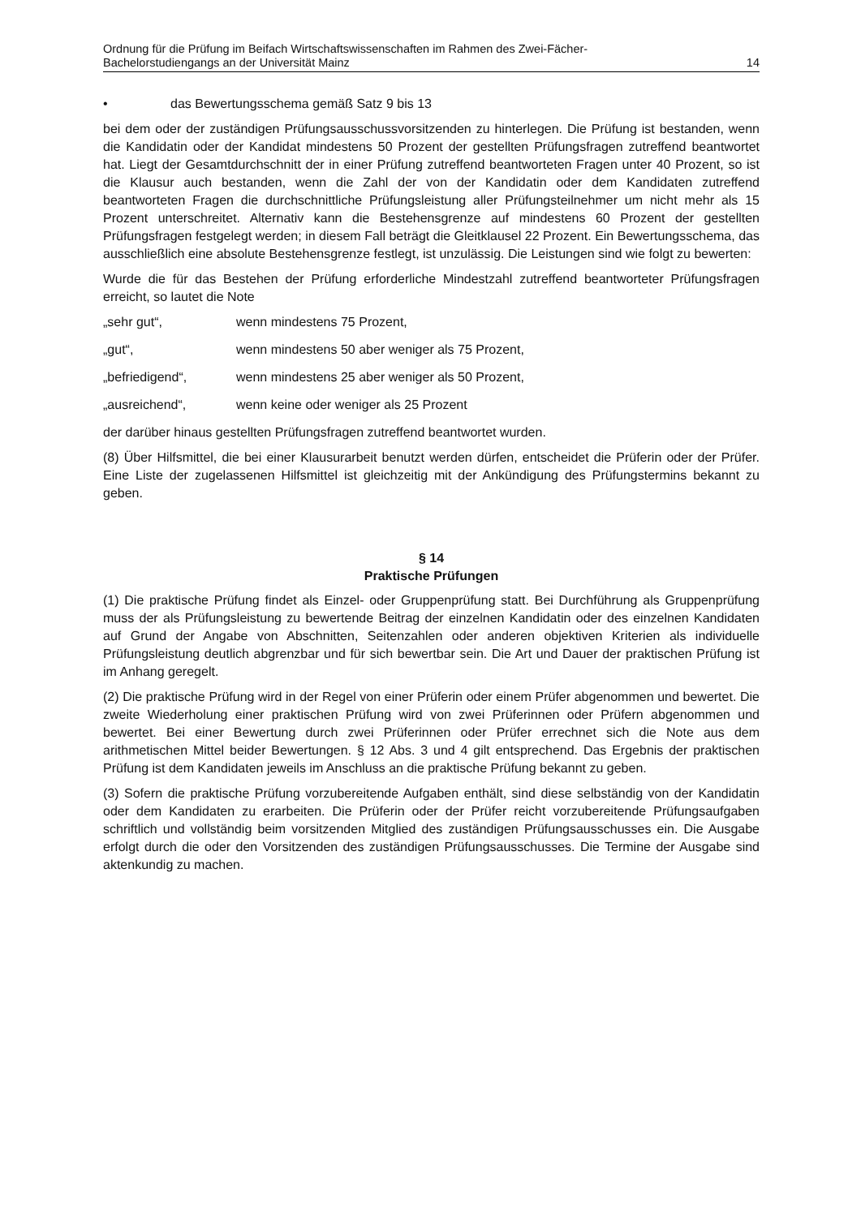Ordnung für die Prüfung im Beifach Wirtschaftswissenschaften im Rahmen des Zwei-Fächer-
Bachelorstudiengangs an der Universität Mainz
14
• das Bewertungsschema gemäß Satz 9 bis 13
bei dem oder der zuständigen Prüfungsausschussvorsitzenden zu hinterlegen. Die Prüfung ist bestanden, wenn die Kandidatin oder der Kandidat mindestens 50 Prozent der gestellten Prüfungsfragen zutreffend beantwortet hat. Liegt der Gesamtdurchschnitt der in einer Prüfung zutreffend beantworteten Fragen unter 40 Prozent, so ist die Klausur auch bestanden, wenn die Zahl der von der Kandidatin oder dem Kandidaten zutreffend beantworteten Fragen die durchschnittliche Prüfungsleistung aller Prüfungsteilnehmer um nicht mehr als 15 Prozent unterschreitet. Alternativ kann die Bestehensgrenze auf mindestens 60 Prozent der gestellten Prüfungsfragen festgelegt werden; in diesem Fall beträgt die Gleitklausel 22 Prozent. Ein Bewertungsschema, das ausschließlich eine absolute Bestehensgrenze festlegt, ist unzulässig. Die Leistungen sind wie folgt zu bewerten:
Wurde die für das Bestehen der Prüfung erforderliche Mindestzahl zutreffend beantworteter Prüfungsfragen erreicht, so lautet die Note
„sehr gut“, wenn mindestens 75 Prozent,
„gut“, wenn mindestens 50 aber weniger als 75 Prozent,
„befriedigend“, wenn mindestens 25 aber weniger als 50 Prozent,
„ausreichend“, wenn keine oder weniger als 25 Prozent
der darüber hinaus gestellten Prüfungsfragen zutreffend beantwortet wurden.
(8) Über Hilfsmittel, die bei einer Klausurarbeit benutzt werden dürfen, entscheidet die Prüferin oder der Prüfer. Eine Liste der zugelassenen Hilfsmittel ist gleichzeitig mit der Ankündigung des Prüfungstermins bekannt zu geben.
§ 14
Praktische Prüfungen
(1) Die praktische Prüfung findet als Einzel- oder Gruppenprüfung statt. Bei Durchführung als Gruppenprüfung muss der als Prüfungsleistung zu bewertende Beitrag der einzelnen Kandidatin oder des einzelnen Kandidaten auf Grund der Angabe von Abschnitten, Seitenzahlen oder anderen objektiven Kriterien als individuelle Prüfungsleistung deutlich abgrenzbar und für sich bewertbar sein. Die Art und Dauer der praktischen Prüfung ist im Anhang geregelt.
(2) Die praktische Prüfung wird in der Regel von einer Prüferin oder einem Prüfer abgenommen und bewertet. Die zweite Wiederholung einer praktischen Prüfung wird von zwei Prüferinnen oder Prüfern abgenommen und bewertet. Bei einer Bewertung durch zwei Prüferinnen oder Prüfer errechnet sich die Note aus dem arithmetischen Mittel beider Bewertungen. § 12 Abs. 3 und 4 gilt entsprechend. Das Ergebnis der praktischen Prüfung ist dem Kandidaten jeweils im Anschluss an die praktische Prüfung bekannt zu geben.
(3) Sofern die praktische Prüfung vorzubereitende Aufgaben enthält, sind diese selbständig von der Kandidatin oder dem Kandidaten zu erarbeiten. Die Prüferin oder der Prüfer reicht vorzubereitende Prüfungsaufgaben schriftlich und vollständig beim vorsitzenden Mitglied des zuständigen Prüfungsausschusses ein. Die Ausgabe erfolgt durch die oder den Vorsitzenden des zuständigen Prüfungsausschusses. Die Termine der Ausgabe sind aktenkundig zu machen.